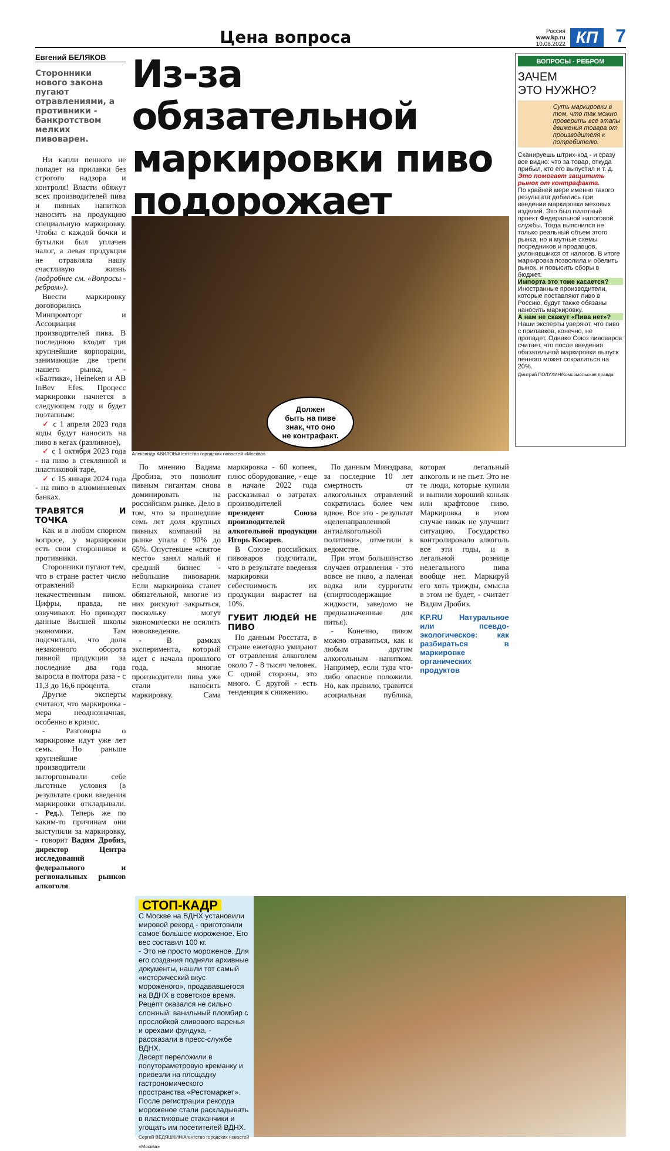Цена вопроса
Россия
www.kp.ru
10.08.2022
КП
7
Евгений БЕЛЯКОВ
Сторонники нового закона пугают отравлениями, а противники - банкротством мелких пивоварен.
Ни капли пенного не попадет на прилавки без строгого надзора и контроля! Власти обяжут всех производителей пива и пивных напитков наносить на продукцию специальную маркировку. Чтобы с каждой бочки и бутылки был уплачен налог, а левая продукция не отравляла нашу счастливую жизнь (подробнее см. «Вопросы - ребром»).
Ввести маркировку договорились Минпромторг и Ассоциация производителей пива. В последнюю входят три крупнейшие корпорации, занимающие две трети нашего рынка, - «Балтика», Heineken и AB InBev Efes. Процесс маркировки начнется в следующем году и будет поэтапным:
✓ с 1 апреля 2023 года коды будут наносить на пиво в кегах (разливное),
✓ с 1 октября 2023 года - на пиво в стеклянной и пластиковой таре,
✓ с 15 января 2024 года - на пиво в алюминиевых банках.
ТРАВЯТСЯ И ТОЧКА
Как и в любом спорном вопросе, у маркировки есть свои сторонники и противники.
Сторонники пугают тем, что в стране растет число отравлений некачественным пивом. Цифры, правда, не озвучивают. Но приводят данные Высшей школы экономики. Там подсчитали, что доля незаконного оборота пивной продукции за последние два года выросла в полтора раза - с 11,3 до 16,6 процента.
Другие эксперты считают, что маркировка - мера неоднозначная, особенно в кризис.
- Разговоры о маркировке идут уже лет семь. Но раньше крупнейшие производители выторговывали себе льготные условия (в результате сроки введения маркировки откладывали. - Ред.). Теперь же по каким-то причинам они выступили за маркировку, - говорит Вадим Дробиз, директор Центра исследований федерального и региональных рынков алкоголя.
Из-за обязательной маркировки пиво подорожает
Должен
быть на пиве
знак, что оно
не контрафакт.
Александр АВИЛОВ/Агентство городских новостей «Москва»
По мнению Вадима Дробиза, это позволит пивным гигантам снова доминировать на российском рынке. Дело в том, что за прошедшие семь лет доля крупных пивных компаний на рынке упала с 90% до 65%. Опустевшее «святое место» занял малый и средний бизнес - небольшие пивоварни. Если маркировка станет обязательной, многие из них рискуют закрыться, поскольку могут экономически не осилить нововведение.
- В рамках эксперимента, который идет с начала прошлого года, многие производители пива уже стали наносить маркировку. Сама маркировка - 60 копеек, плюс оборудование, - еще в начале 2022 года рассказывал о затратах производителей президент Союза производителей алкогольной продукции Игорь Косарев.
В Союзе российских пивоваров подсчитали, что в результате введения маркировки себестоимость их продукции вырастет на 10%.
ГУБИТ ЛЮДЕЙ НЕ ПИВО
По данным Росстата, в стране ежегодно умирают от отравления алкоголем около 7 - 8 тысяч человек. С одной стороны, это много. С другой - есть тенденция к снижению.
По данным Минздрава, за последние 10 лет смертность от алкогольных отравлений сократилась более чем вдвое. Все это - результат «целенаправленной антиалкогольной политики», отметили в ведомстве.
При этом большинство случаев отравления - это вовсе не пиво, а паленая водка или суррогаты (спиртосодержащие жидкости, заведомо не предназначенные для питья).
- Конечно, пивом можно отравиться, как и любым другим алкогольным напитком. Например, если туда что-либо опасное положили. Но, как правило, травится асоциальная публика, которая легальный алкоголь и не пьет. Это не те люди, которые купили и выпили хороший коньяк или крафтовое пиво. Маркировка в этом случае никак не улучшит ситуацию. Государство контролировало алкоголь все эти годы, и в легальной рознице нелегального пива вообще нет. Маркируй его хоть трижды, смысла в этом не будет, - считает Вадим Дробиз.
KP.RU Натуральное или псевдо-экологическое: как разбираться в маркировке органических продуктов
ВОПРОСЫ - РЕБРОМ
ЗАЧЕМ
ЭТО НУЖНО?
Суть маркировки в том, что так можно проверить все этапы движения товара от производителя к потребителю.
Сканируешь штрих-код - и сразу все видно: что за товар, откуда прибыл, кто его выпустил и т. д.
Это помогает защитить рынок от контрафакта.
По крайней мере именно такого результата добились при введении маркировки меховых изделий. Это был пилотный проект Федеральной налоговой службы. Тогда выяснился не только реальный объем этого рынка, но и мутные схемы посредников и продавцов, уклонявшихся от налогов. В итоге маркировка позволила и обелить рынок, и повысить сборы в бюджет.
Импорта это тоже касается?
Иностранные производители, которые поставляют пиво в Россию, будут также обязаны наносить маркировку.
А нам не скажут «Пива нет»?
Наши эксперты уверяют, что пиво с прилавков, конечно, не пропадет. Однако Союз пивоваров считает, что после введения обязательной маркировки выпуск пенного может сократиться на 20%.
Дмитрий ПОЛУХИН/Комсомольская правда
СТОП-КАДР
С Москве на ВДНХ установили мировой рекорд - приготовили самое большое мороженое. Его вес составил 100 кг.
- Это не просто мороженое. Для его создания подняли архивные документы, нашли тот самый «исторический вкус мороженого», продававшегося на ВДНХ в советское время. Рецепт оказался не сильно сложный: ванильный пломбир с прослойкой сливового варенья и орехами фундука, - рассказали в пресс-службе ВДНХ.
Десерт переложили в полутораметровую креманку и привезли на площадку гастрономического пространства «Рестомаркет». После регистрации рекорда мороженое стали раскладывать в пластиковые стаканчики и угощать им посетителей ВДНХ.
Сергей ВЕДЯШКИН/Агентство городских новостей «Москва»